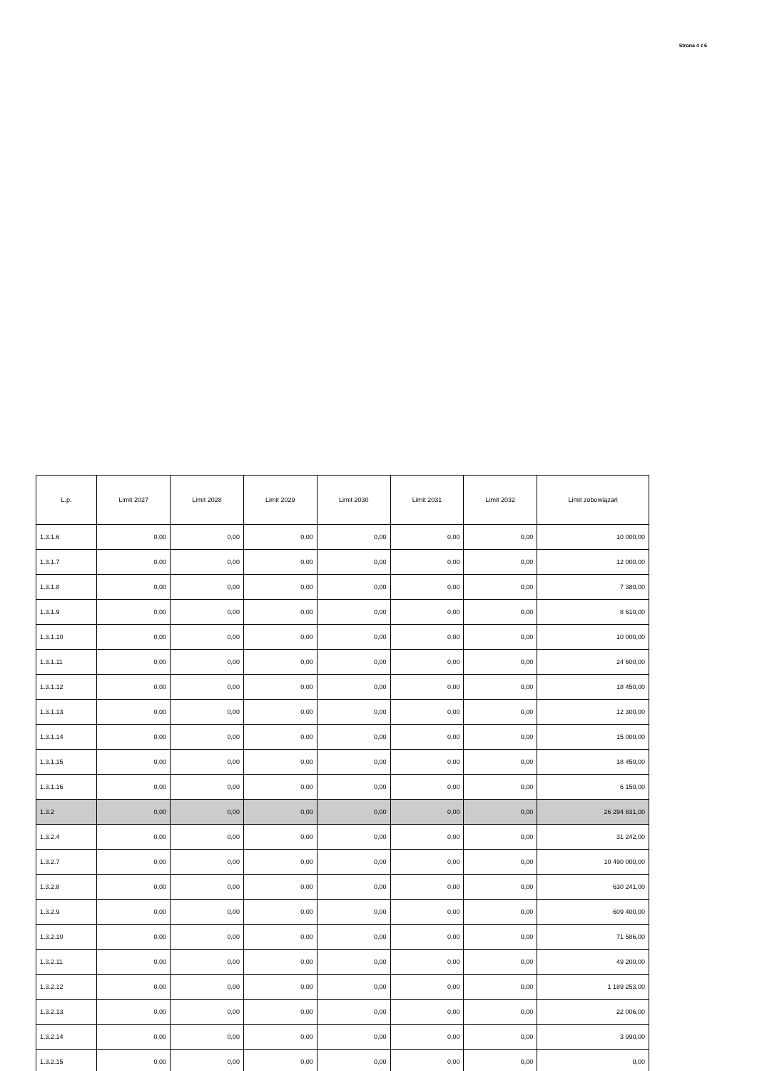Strona 4 z 6
| L.p. | Limit 2027 | Limit 2028 | Limit 2029 | Limit 2030 | Limit 2031 | Limit 2032 | Limit zobowiązań |
| --- | --- | --- | --- | --- | --- | --- | --- |
| 1.3.1.6 | 0,00 | 0,00 | 0,00 | 0,00 | 0,00 | 0,00 | 10 000,00 |
| 1.3.1.7 | 0,00 | 0,00 | 0,00 | 0,00 | 0,00 | 0,00 | 12 000,00 |
| 1.3.1.8 | 0,00 | 0,00 | 0,00 | 0,00 | 0,00 | 0,00 | 7 380,00 |
| 1.3.1.9 | 0,00 | 0,00 | 0,00 | 0,00 | 0,00 | 0,00 | 8 610,00 |
| 1.3.1.10 | 0,00 | 0,00 | 0,00 | 0,00 | 0,00 | 0,00 | 10 000,00 |
| 1.3.1.11 | 0,00 | 0,00 | 0,00 | 0,00 | 0,00 | 0,00 | 24 600,00 |
| 1.3.1.12 | 0,00 | 0,00 | 0,00 | 0,00 | 0,00 | 0,00 | 18 450,00 |
| 1.3.1.13 | 0,00 | 0,00 | 0,00 | 0,00 | 0,00 | 0,00 | 12 300,00 |
| 1.3.1.14 | 0,00 | 0,00 | 0,00 | 0,00 | 0,00 | 0,00 | 15 000,00 |
| 1.3.1.15 | 0,00 | 0,00 | 0,00 | 0,00 | 0,00 | 0,00 | 18 450,00 |
| 1.3.1.16 | 0,00 | 0,00 | 0,00 | 0,00 | 0,00 | 0,00 | 6 150,00 |
| 1.3.2 | 0,00 | 0,00 | 0,00 | 0,00 | 0,00 | 0,00 | 26 294 831,00 |
| 1.3.2.4 | 0,00 | 0,00 | 0,00 | 0,00 | 0,00 | 0,00 | 31 242,00 |
| 1.3.2.7 | 0,00 | 0,00 | 0,00 | 0,00 | 0,00 | 0,00 | 10 490 000,00 |
| 1.3.2.8 | 0,00 | 0,00 | 0,00 | 0,00 | 0,00 | 0,00 | 630 241,00 |
| 1.3.2.9 | 0,00 | 0,00 | 0,00 | 0,00 | 0,00 | 0,00 | 609 400,00 |
| 1.3.2.10 | 0,00 | 0,00 | 0,00 | 0,00 | 0,00 | 0,00 | 71 586,00 |
| 1.3.2.11 | 0,00 | 0,00 | 0,00 | 0,00 | 0,00 | 0,00 | 49 200,00 |
| 1.3.2.12 | 0,00 | 0,00 | 0,00 | 0,00 | 0,00 | 0,00 | 1 189 253,00 |
| 1.3.2.13 | 0,00 | 0,00 | 0,00 | 0,00 | 0,00 | 0,00 | 22 006,00 |
| 1.3.2.14 | 0,00 | 0,00 | 0,00 | 0,00 | 0,00 | 0,00 | 3 990,00 |
| 1.3.2.15 | 0,00 | 0,00 | 0,00 | 0,00 | 0,00 | 0,00 | 0,00 |